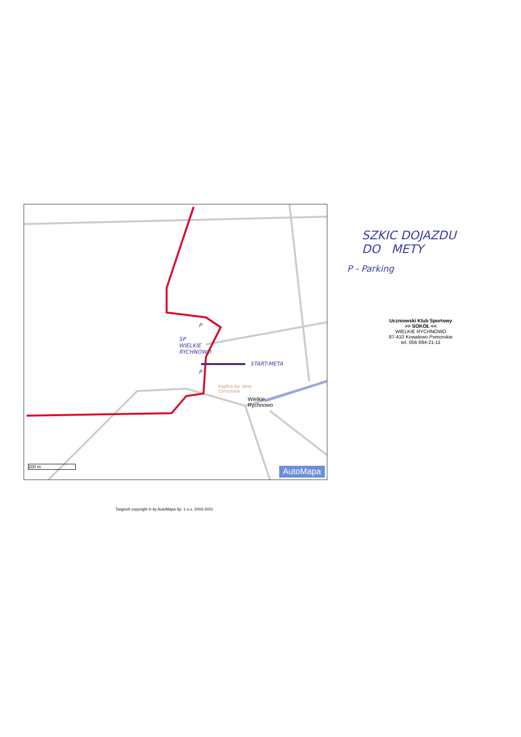P
SP
WIELKIE
RYCHNOWO
START-META
P
Kaplica św. Jana
Chrzciciela
Wielkie
Rychnowo
200 m
AutoMapa
SZKIC DOJAZDU
DO METY
P - Parking
Uczniowski Klub Sportowy
>> SOKÓŁ <<
WIELKIE RYCHNOWO
87-410 Kowalewo Pomorskie
tel. 056 684-21-11
Targeo® copyright © by AutoMapa Sp. z o.o. 2003-2021